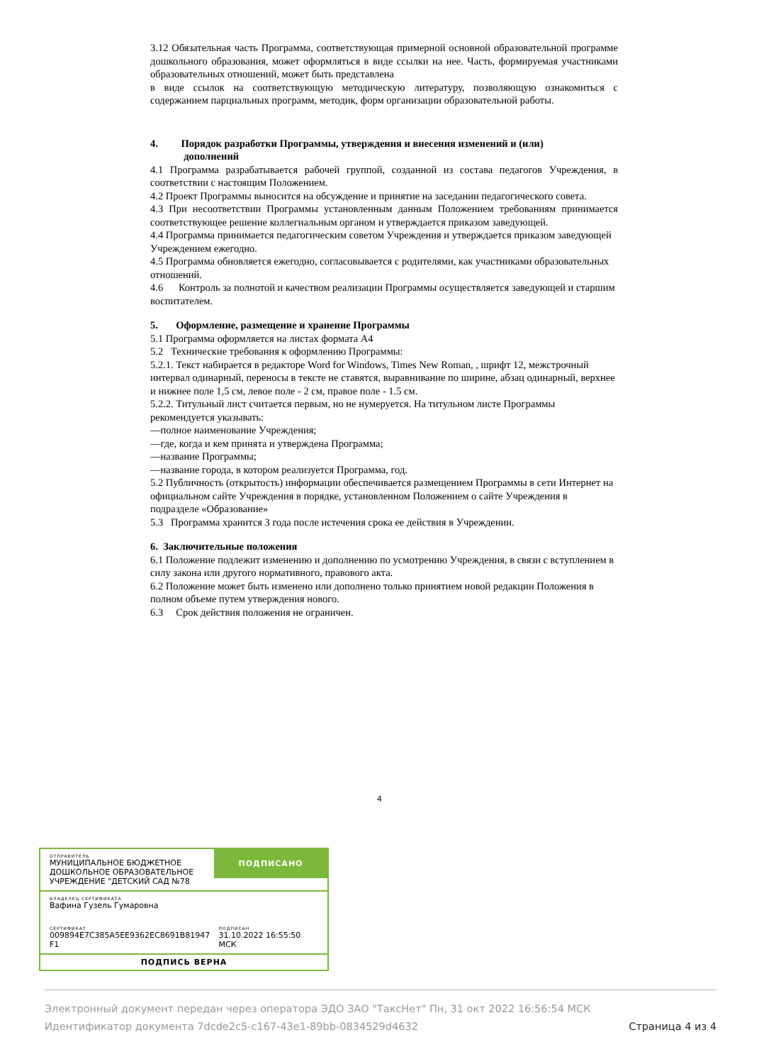3.12 Обязательная часть Программа, соответствующая примерной основной образовательной программе дошкольного образования, может оформляться в виде ссылки на нее. Часть, формируемая участниками образовательных отношений, может быть представлена
в виде ссылок на соответствующую методическую литературу, позволяющую ознакомиться с содержанием парциальных программ, методик, форм организации образовательной работы.
4. Порядок разработки Программы, утверждения и внесения изменений и (или)
дополнений
4.1 Программа разрабатывается рабочей группой, созданной из состава педагогов Учреждения, в соответствии с настоящим Положением.
4.2 Проект Программы выносится на обсуждение и принятие на заседании педагогического совета.
4.3 При несоответствии Программы установленным данным Положением требованиям принимается соответствующее решение коллегиальным органом и утверждается приказом заведующей.
4.4 Программа принимается педагогическим советом Учреждения и утверждается приказом заведующей Учреждением ежегодно.
4.5 Программа обновляется ежегодно, согласовывается с родителями, как участниками образовательных отношений.
4.6 Контроль за полнотой и качеством реализации Программы осуществляется заведующей и старшим воспитателем.
5. Оформление, размещение и хранение Программы
5.1 Программа оформляется на листах формата А4
5.2 Технические требования к оформлению Программы:
5.2.1. Текст набирается в редакторе Word for Windows, Times New Roman, , шрифт 12, межстрочный интервал одинарный, переносы в тексте не ставятся, выравнивание по ширине, абзац одинарный, верхнее и нижнее поле 1,5 см, левое поле - 2 см, правое поле - 1.5 см.
5.2.2. Титульный лист считается первым, но не нумеруется. На титульном листе Программы рекомендуется указывать:
—полное наименование Учреждения;
—где, когда и кем принята и утверждена Программа;
—название Программы;
—название города, в котором реализуется Программа, год.
5.2 Публичность (открытость) информации обеспечивается размещением Программы в сети Интернет на официальном сайте Учреждения в порядке, установленном Положением о сайте Учреждения в подразделе «Образование»
5.3 Программа хранится 3 года после истечения срока ее действия в Учреждении.
6. Заключительные положения
6.1 Положение подлежит изменению и дополнению по усмотрению Учреждения, в связи с вступлением в силу закона или другого нормативного, правового акта.
6.2 Положение может быть изменено или дополнено только принятием новой редакции Положения в полном объеме путем утверждения нового.
6.3 Срок действия положения не ограничен.
4
ОТПРАВИТЕЛЬ
МУНИЦИПАЛЬНОЕ БЮДЖЕТНОЕ ДОШКОЛЬНОЕ ОБРАЗОВАТЕЛЬНОЕ УЧРЕЖДЕНИЕ "ДЕТСКИЙ САД №78
ПОДПИСАНО
ВЛАДЕЛЕЦ СЕРТИФИКАТА
Вафина Гузель Гумаровна
СЕРТИФИКАТ
009894E7C385A5EE9362EC8691B81947 F1
ПОДПИСАН
31.10.2022 16:55:50 МСК
ПОДПИСЬ ВЕРНА
Электронный документ передан через оператора ЭДО ЗАО "ТаксНет" Пн, 31 окт 2022 16:56:54 МСК
Идентификатор документа 7dcde2c5-c167-43e1-89bb-0834529d4632 Страница 4 из 4